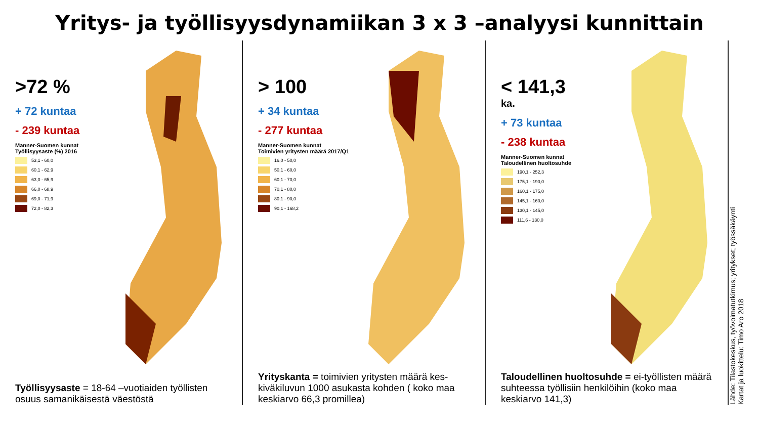Yritys- ja työllisyysdynamiikan 3 x 3 –analyysi kunnittain
>72 %
+ 72 kuntaa
- 239 kuntaa
Manner-Suomen kunnat
Työllisyysaste (%) 2016
53,1 - 60,0
60,1 - 62,9
63,0 - 65,9
66,0 - 68,9
69,0 - 71,9
72,0 - 82,3
Työllisyysaste = 18-64 –vuotiaiden työllisten osuus samanikäisestä väestöstä
> 100
+ 34 kuntaa
- 277 kuntaa
Manner-Suomen kunnat
Toimivien yritysten määrä 2017/Q1
16,0 - 50,0
50,1 - 60,0
60,1 - 70,0
70,1 - 80,0
80,1 - 90,0
90,1 - 168,2
Yrityskanta = toimivien yritysten määrä kes-kiväkiluvun 1000 asukasta kohden ( koko maa keskiarvo 66,3 promillea)
< 141,3
ka.
+ 73 kuntaa
- 238 kuntaa
Manner-Suomen kunnat
Taloudellinen huoltosuhde
190,1 - 252,3
175,1 - 190,0
160,1 - 175,0
145,1 - 160,0
130,1 - 145,0
111,6 - 130,0
Taloudellinen huoltosuhde = ei-työllisten määrä suhteessa työllisiin henkilöihin (koko maa keskiarvo 141,3)
Lähde: Tilastokeskus, työvoimatutkimus; yritykset; työssäkäynti
Kartat ja luokittelu: Timo Aro 2018